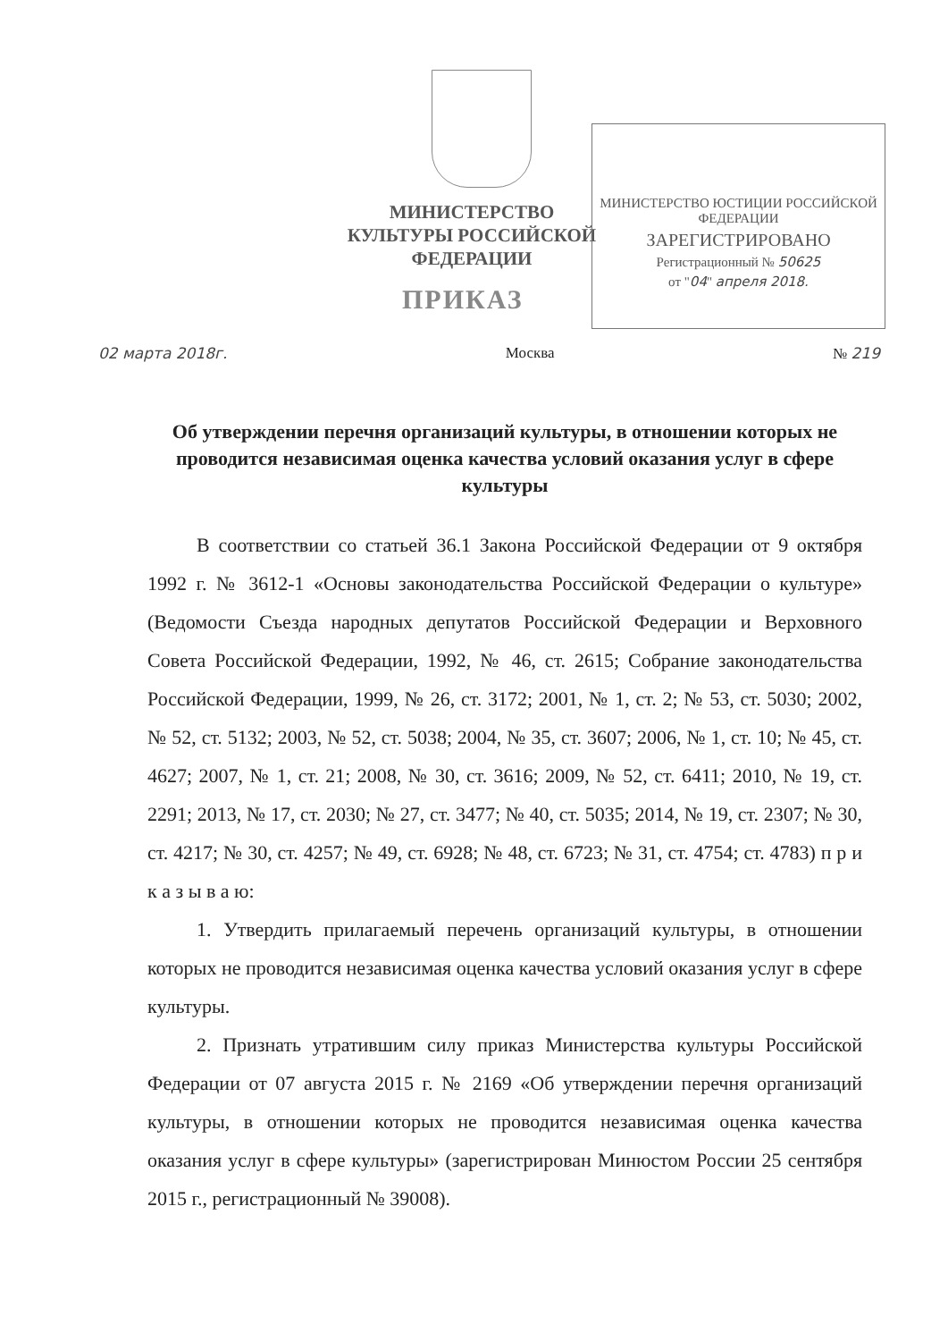МИНИСТЕРСТВО КУЛЬТУРЫ РОССИЙСКОЙ ФЕДЕРАЦИИ
МИНИСТЕРСТВО ЮСТИЦИИ РОССИЙСКОЙ ФЕДЕРАЦИИ
ЗАРЕГИСТРИРОВАНО
Регистрационный № 50625
от "04" апреля 2018.
ПРИКАЗ
02 марта 2018г. Москва № 219
Об утверждении перечня организаций культуры, в отношении которых не проводится независимая оценка качества условий оказания услуг в сфере культуры
В соответствии со статьей 36.1 Закона Российской Федерации от 9 октября 1992 г. № 3612-1 «Основы законодательства Российской Федерации о культуре» (Ведомости Съезда народных депутатов Российской Федерации и Верховного Совета Российской Федерации, 1992, № 46, ст. 2615; Собрание законодательства Российской Федерации, 1999, № 26, ст. 3172; 2001, № 1, ст. 2; № 53, ст. 5030; 2002, № 52, ст. 5132; 2003, № 52, ст. 5038; 2004, № 35, ст. 3607; 2006, № 1, ст. 10; № 45, ст. 4627; 2007, № 1, ст. 21; 2008, № 30, ст. 3616; 2009, № 52, ст. 6411; 2010, № 19, ст. 2291; 2013, № 17, ст. 2030; № 27, ст. 3477; № 40, ст. 5035; 2014, № 19, ст. 2307; № 30, ст. 4217; № 30, ст. 4257; № 49, ст. 6928; № 48, ст. 6723; № 31, ст. 4754; ст. 4783) п р и к а з ы в а ю:
1. Утвердить прилагаемый перечень организаций культуры, в отношении которых не проводится независимая оценка качества условий оказания услуг в сфере культуры.
2. Признать утратившим силу приказ Министерства культуры Российской Федерации от 07 августа 2015 г. № 2169 «Об утверждении перечня организаций культуры, в отношении которых не проводится независимая оценка качества оказания услуг в сфере культуры» (зарегистрирован Минюстом России 25 сентября 2015 г., регистрационный № 39008).